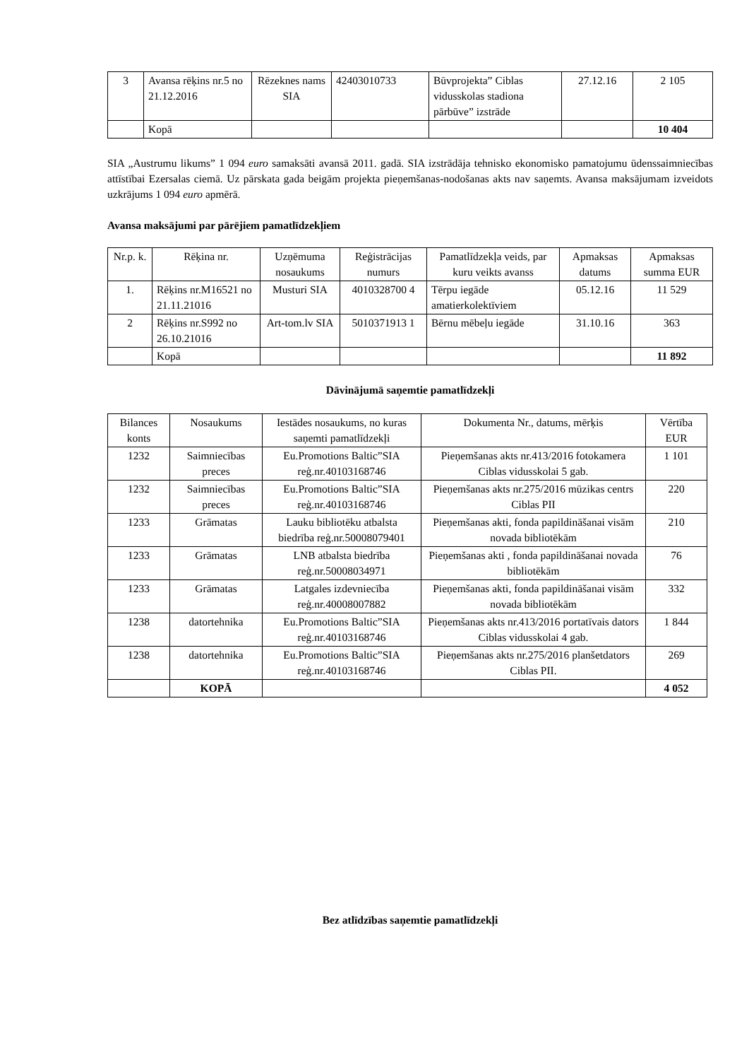| 3 | Avansa rēķins nr.5 no 21.12.2016 | Rēzeknes nams SIA | 42403010733 | Būvprojekta” Ciblas vidusskolas stadiona pārbūve” izstrāde | 27.12.16 | 2 105 |
| | Kopā | | | | | 10 404 |
SIA „Austrumu likums” 1 094 euro samaksāti avansā 2011. gadā. SIA izstrādāja tehnisko ekonomisko pamatojumu ūdenssaimniecības attīstībai Ezersalas ciemā. Uz pārskata gada beigām projekta pieņemšanas-nodošanas akts nav saņemts. Avansa maksājumam izveidots uzkrājums 1 094 euro apmērā.
Avansa maksājumi par pārējiem pamatlīdzekļiem
| Nr.p. k. | Rēķina nr. | Uzņēmuma nosaukums | Reģistrācijas numurs | Pamatlīdzekļa veids, par kuru veikts avanss | Apmaksas datums | Apmaksas summa EUR |
| --- | --- | --- | --- | --- | --- | --- |
| 1. | Rēķins nr.M16521 no 21.11.21016 | Musturi SIA | 4010328700 4 | Tērpu iegāde amatierkolektīviem | 05.12.16 | 11 529 |
| 2 | Rēķins nr.S992 no 26.10.21016 | Art-tom.lv SIA | 5010371913 1 | Bērnu mēbeļu iegāde | 31.10.16 | 363 |
| | Kopā | | | | | 11 892 |
Dāvinājumā saņemtie pamatlīdzekļi
| Bilances konts | Nosaukums | Iestādes nosaukums, no kuras saņemti pamatlīdzekļi | Dokumenta Nr., datums, mērķis | Vērtība EUR |
| --- | --- | --- | --- | --- |
| 1232 | Saimniecības preces | Eu.Promotions Baltic”SIA reģ.nr.40103168746 | Pieņemšanas akts nr.413/2016 fotokamera Ciblas vidusskolai 5 gab. | 1 101 |
| 1232 | Saimniecības preces | Eu.Promotions Baltic”SIA reģ.nr.40103168746 | Pieņemšanas akts nr.275/2016 mūzikas centrs Ciblas PII | 220 |
| 1233 | Grāmatas | Lauku bibliotēku atbalsta biedrība reģ.nr.50008079401 | Pieņemšanas akti, fonda papildināšanai visām novada bibliotēkām | 210 |
| 1233 | Grāmatas | LNB atbalsta biedrība reģ.nr.50008034971 | Pieņemšanas akti , fonda papildināšanai novada bibliotēkām | 76 |
| 1233 | Grāmatas | Latgales izdevniecība reģ.nr.40008007882 | Pieņemšanas akti, fonda papildināšanai visām novada bibliotēkām | 332 |
| 1238 | datortehnika | Eu.Promotions Baltic”SIA reģ.nr.40103168746 | Pieņemšanas akts nr.413/2016 portatīvais dators Ciblas vidusskolai 4 gab. | 1 844 |
| 1238 | datortehnika | Eu.Promotions Baltic”SIA reģ.nr.40103168746 | Pieņemšanas akts nr.275/2016 planšetdators Ciblas PII. | 269 |
| | KOPĀ | | | 4 052 |
Bez atlīdzības saņemtie pamatlīdzekļi